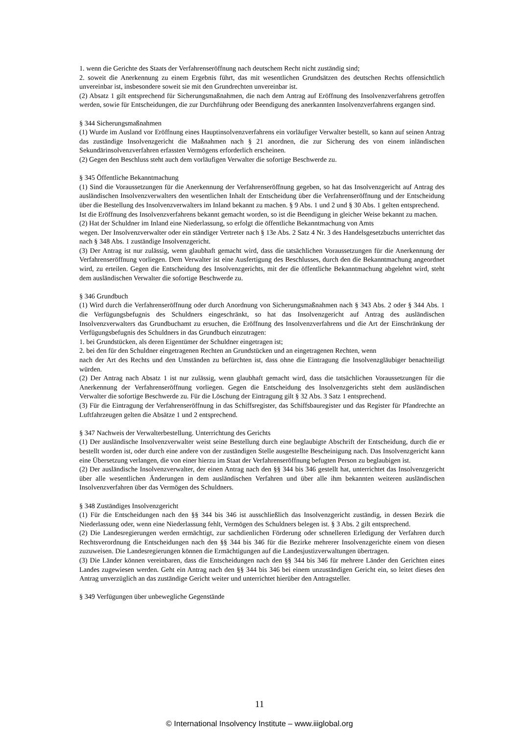1. wenn die Gerichte des Staats der Verfahrenseröffnung nach deutschem Recht nicht zuständig sind;
2. soweit die Anerkennung zu einem Ergebnis führt, das mit wesentlichen Grundsätzen des deutschen Rechts offensichtlich unvereinbar ist, insbesondere soweit sie mit den Grundrechten unvereinbar ist.
(2) Absatz 1 gilt entsprechend für Sicherungsmaßnahmen, die nach dem Antrag auf Eröffnung des Insolvenzverfahrens getroffen werden, sowie für Entscheidungen, die zur Durchführung oder Beendigung des anerkannten Insolvenzverfahrens ergangen sind.
§ 344 Sicherungsmaßnahmen
(1) Wurde im Ausland vor Eröffnung eines Hauptinsolvenzverfahrens ein vorläufiger Verwalter bestellt, so kann auf seinen Antrag das zuständige Insolvenzgericht die Maßnahmen nach § 21 anordnen, die zur Sicherung des von einem inländischen Sekundärinsolvenzverfahren erfassten Vermögens erforderlich erscheinen.
(2) Gegen den Beschluss steht auch dem vorläufigen Verwalter die sofortige Beschwerde zu.
§ 345 Öffentliche Bekanntmachung
(1) Sind die Voraussetzungen für die Anerkennung der Verfahrenseröffnung gegeben, so hat das Insolvenzgericht auf Antrag des ausländischen Insolvenzverwalters den wesentlichen Inhalt der Entscheidung über die Verfahrenseröffnung und der Entscheidung über die Bestellung des Insolvenzverwalters im Inland bekannt zu machen. § 9 Abs. 1 und 2 und § 30 Abs. 1 gelten entsprechend.
Ist die Eröffnung des Insolvenzverfahrens bekannt gemacht worden, so ist die Beendigung in gleicher Weise bekannt zu machen.
(2) Hat der Schuldner im Inland eine Niederlassung, so erfolgt die öffentliche Bekanntmachung von Amts
wegen. Der Insolvenzverwalter oder ein ständiger Vertreter nach § 13e Abs. 2 Satz 4 Nr. 3 des Handelsgesetzbuchs unterrichtet das nach § 348 Abs. 1 zuständige Insolvenzgericht.
(3) Der Antrag ist nur zulässig, wenn glaubhaft gemacht wird, dass die tatsächlichen Voraussetzungen für die Anerkennung der Verfahrenseröffnung vorliegen. Dem Verwalter ist eine Ausfertigung des Beschlusses, durch den die Bekanntmachung angeordnet wird, zu erteilen. Gegen die Entscheidung des Insolvenzgerichts, mit der die öffentliche Bekanntmachung abgelehnt wird, steht dem ausländischen Verwalter die sofortige Beschwerde zu.
§ 346 Grundbuch
(1) Wird durch die Verfahrenseröffnung oder durch Anordnung von Sicherungsmaßnahmen nach § 343 Abs. 2 oder § 344 Abs. 1 die Verfügungsbefugnis des Schuldners eingeschränkt, so hat das Insolvenzgericht auf Antrag des ausländischen Insolvenzverwalters das Grundbuchamt zu ersuchen, die Eröffnung des Insolvenzverfahrens und die Art der Einschränkung der Verfügungsbefugnis des Schuldners in das Grundbuch einzutragen:
1. bei Grundstücken, als deren Eigentümer der Schuldner eingetragen ist;
2. bei den für den Schuldner eingetragenen Rechten an Grundstücken und an eingetragenen Rechten, wenn
nach der Art des Rechts und den Umständen zu befürchten ist, dass ohne die Eintragung die Insolvenzgläubiger benachteiligt würden.
(2) Der Antrag nach Absatz 1 ist nur zulässig, wenn glaubhaft gemacht wird, dass die tatsächlichen Voraussetzungen für die Anerkennung der Verfahrenseröffnung vorliegen. Gegen die Entscheidung des Insolvenzgerichts steht dem ausländischen Verwalter die sofortige Beschwerde zu. Für die Löschung der Eintragung gilt § 32 Abs. 3 Satz 1 entsprechend.
(3) Für die Eintragung der Verfahrenseröffnung in das Schiffsregister, das Schiffsbauregister und das Register für Pfandrechte an Luftfahrzeugen gelten die Absätze 1 und 2 entsprechend.
§ 347 Nachweis der Verwalterbestellung. Unterrichtung des Gerichts
(1) Der ausländische Insolvenzverwalter weist seine Bestellung durch eine beglaubigte Abschrift der Entscheidung, durch die er bestellt worden ist, oder durch eine andere von der zuständigen Stelle ausgestellte Bescheinigung nach. Das Insolvenzgericht kann eine Übersetzung verlangen, die von einer hierzu im Staat der Verfahrenseröffnung befugten Person zu beglaubigen ist.
(2) Der ausländische Insolvenzverwalter, der einen Antrag nach den §§ 344 bis 346 gestellt hat, unterrichtet das Insolvenzgericht über alle wesentlichen Änderungen in dem ausländischen Verfahren und über alle ihm bekannten weiteren ausländischen Insolvenzverfahren über das Vermögen des Schuldners.
§ 348 Zuständiges Insolvenzgericht
(1) Für die Entscheidungen nach den §§ 344 bis 346 ist ausschließlich das Insolvenzgericht zuständig, in dessen Bezirk die Niederlassung oder, wenn eine Niederlassung fehlt, Vermögen des Schuldners belegen ist. § 3 Abs. 2 gilt entsprechend.
(2) Die Landesregierungen werden ermächtigt, zur sachdienlichen Förderung oder schnelleren Erledigung der Verfahren durch Rechtsverordnung die Entscheidungen nach den §§ 344 bis 346 für die Bezirke mehrerer Insolvenzgerichte einem von diesen zuzuweisen. Die Landesregierungen können die Ermächtigungen auf die Landesjustizverwaltungen übertragen.
(3) Die Länder können vereinbaren, dass die Entscheidungen nach den §§ 344 bis 346 für mehrere Länder den Gerichten eines Landes zugewiesen werden. Geht ein Antrag nach den §§ 344 bis 346 bei einem unzuständigen Gericht ein, so leitet dieses den Antrag unverzüglich an das zuständige Gericht weiter und unterrichtet hierüber den Antragsteller.
§ 349 Verfügungen über unbewegliche Gegenstände
11
© International Insolvency Institute – www.iiiglobal.org